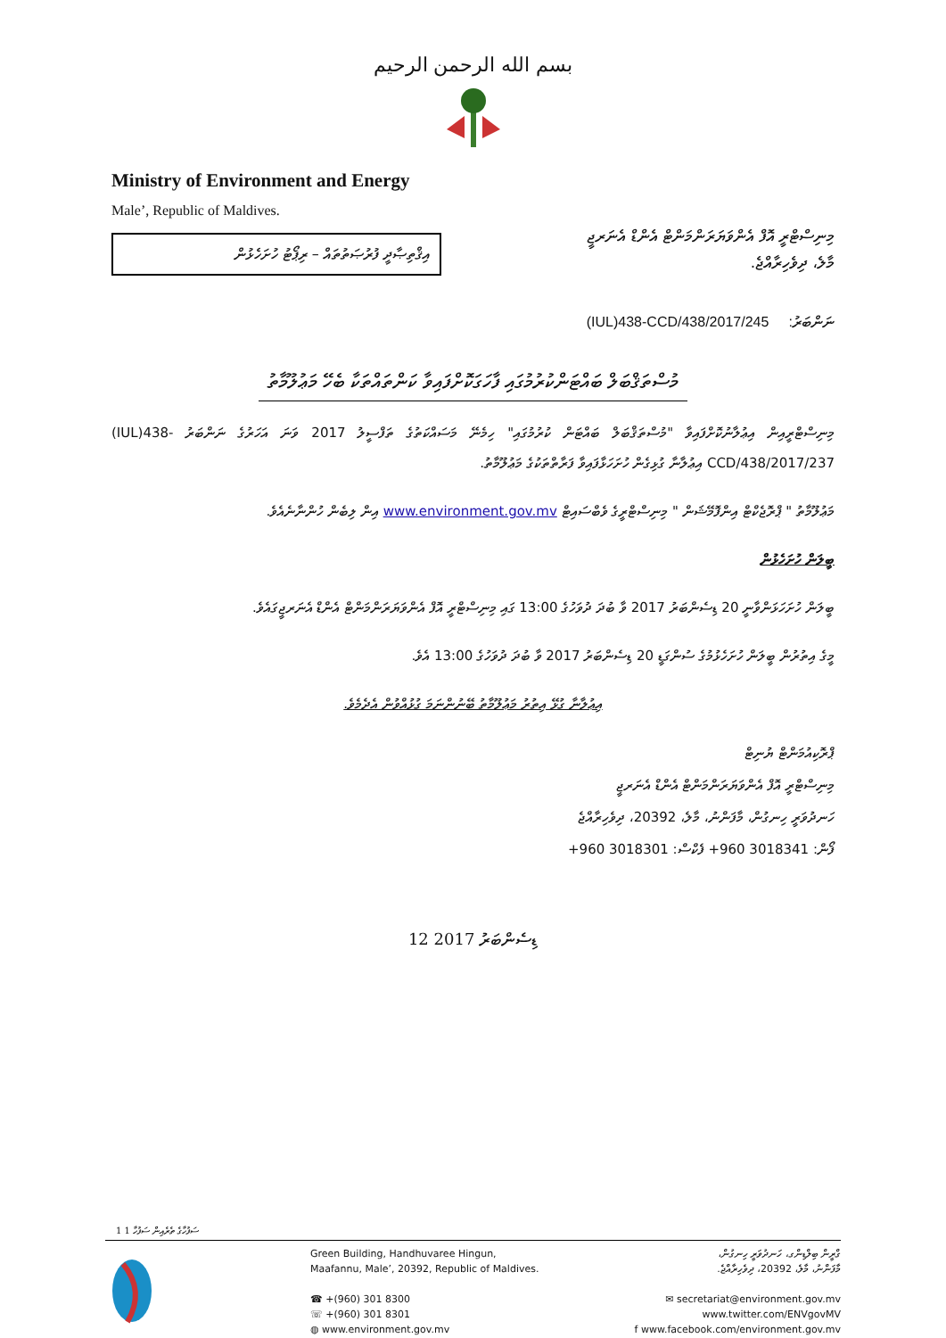بسم الله الرحمن الرحيم
Ministry of Environment and Energy
Male’, Republic of Maldives.
އިޤްތިޞާދީ ފުރުޞަތުތައް – ރިޕޯޓު ހުށަހެޅުން
މިނިސްޓްރީ އޮފް އެންވަޔަރަންމަންޓް އެންޑް އެނަރޖީ
މާލެ، ދިވެހިރާއްޖެ.
ނަންބަރު: (IUL)438-CCD/438/2017/245
މުސްތަޤްބަލް ބައްޓަންކުރުމުގައި ފާހަގަކޮށްފައިވާ ކަންތައްތަކާ ބެހޭ މަޢުލޫމާތު
މިނިސްޓްރީއިން އިޢުލާނުކޮށްފައިވާ "މުސްތަޤްބަލް ބައްޓަން ކުރުމުގައި" ހިމެނޭ މަސައްކަތުގެ ތަފްސީލު 2017 ވަނަ އަހަރުގެ ނަންބަރު (IUL)438-CCD/438/2017/237 އިޢުލާނާ ގުޅިގެން ހުށަހަޅާފައިވާ ފަރާތްތަކުގެ މަޢުލޫމާތު.
މަޢުލޫމާތު " ޕްރޮޖެކްޓް އިންފޮމޭޝަން " މިނިސްޓްރީގެ ވެބްސައިޓް www.environment.gov.mv އިން ލިބެން ހުންނާނެއެވެ.
ބީލަން ހުށަހެޅުން
ބީލަން ހުށަހަޅަންވާނީ 20 ޑިސެންބަރު 2017 ވާ ބުދަ ދުވަހުގެ 13:00 ގައި މިނިސްޓްރީ އޮފް އެންވަޔަރަންމަންޓް އެންޑް އެނަރޖީގައެވެ.
މީގެ އިތުރުން ބީލަން ހުށަހެޅުމުގެ ސުންގަޑީ 20 ޑިސެންބަރު 2017 ވާ ބުދަ ދުވަހުގެ 13:00 އެވެ.
އިޢުލާނާ ގުޅޭ އިތުރު މަޢުލޫމާތު ބޭނުންނަމަ ގުޅުއްވުން އެދެމެވެ.
ޕްރޮކިއުމަންޓް ޔުނިޓް
މިނިސްޓްރީ އޮފް އެންވަޔަރަންމަންޓް އެންޑް އެނަރޖީ
ހަނދުވަރީ ހިނގުން، މާފަންނު، މާލެ، 20392، ދިވެހިރާއްޖެ
ފޯން: +960 3018341 ފެކްސް: +960 3018301
12 ޑިސެންބަރު 2017
1 ސަފުހާގެ ތެރެއިން ސަފުހާ 1
Green Building, Handhuvaree Hingun,
Maafannu, Male’, 20392, Republic of Maldives.
☎ +(960) 301 8300
☏ +(960) 301 8301
◍ www.environment.gov.mv
ގްރީން ބިލްޑިންގ، ހަނދުވަރީ ހިނގުން،
މާފަންނު، މާލެ، 20392، ދިވެހިރާއްޖެ.
✉ secretariat@environment.gov.mv
www.twitter.com/ENVgovMV
f www.facebook.com/environment.gov.mv